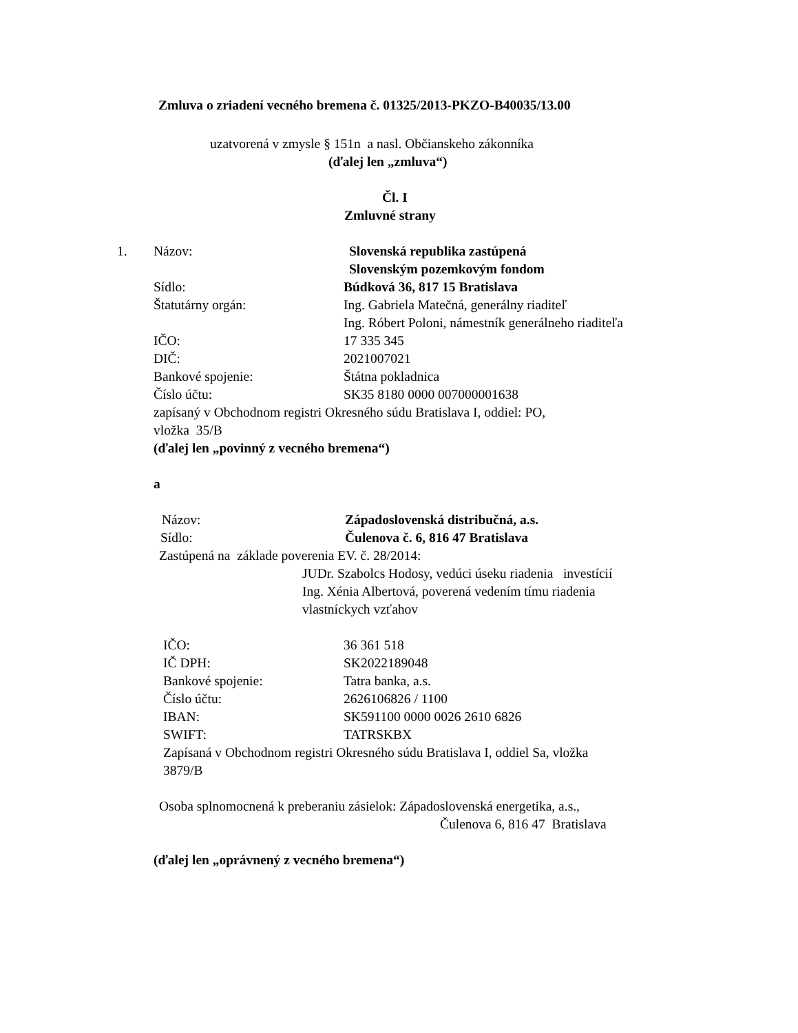Zmluva o zriadení vecného bremena č. 01325/2013-PKZO-B40035/13.00
uzatvorená v zmysle § 151n a nasl. Občianskeho zákonníka
(ďalej len „zmluva“)
Čl. I
Zmluvné strany
1. Názov: Slovenská republika zastúpená
Slovenským pozemkovým fondom
Sídlo: Búdková 36, 817 15 Bratislava
Štatutárny orgán: Ing. Gabriela Matečná, generálny riaditeľ
Ing. Róbert Poloni, námestník generálneho riaditeľa
IČO: 17 335 345
DIČ: 2021007021
Bankové spojenie: Štátna pokladnica
Číslo účtu: SK35 8180 0000 007000001638
zapísaný v Obchodnom registri Okresného súdu Bratislava I, oddiel: PO,
vložka 35/B
(ďalej len „povinný z vecného bremena“)
a
Názov: Západoslovenská distribučná, a.s.
Sídlo: Čulenova č. 6, 816 47 Bratislava
Zastúpená na základe poverenia EV. č. 28/2014:
JUDr. Szabolcs Hodosy, vedúci úseku riadenia investícií
Ing. Xénia Albertová, poverená vedením tímu riadenia
vlastníckych vzťahov
IČO: 36 361 518
IČ DPH: SK2022189048
Bankové spojenie: Tatra banka, a.s.
Číslo účtu: 2626106826 / 1100
IBAN: SK591100 0000 0026 2610 6826
SWIFT: TATRSKBX
Zapísaná v Obchodnom registri Okresného súdu Bratislava I, oddiel Sa, vložka
3879/B
Osoba splnomocnená k preberaniu zásielok: Západoslovenská energetika, a.s.,
Čulenova 6, 816 47 Bratislava
(ďalej len „oprávnený z vecného bremena“)